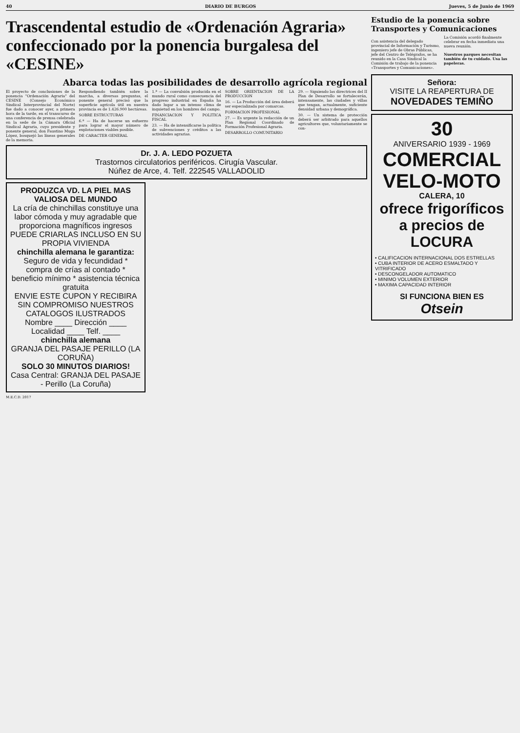40 DIARIO DE BURGOS Jueves, 5 de Junio de 1969
Trascendental estudio de «Ordenación Agraria» confeccionado por la ponencia burgalesa del «CESINE»
Abarca todas las posibilidades de desarrollo agrícola regional
El proyecto de conclusiones de la ponencia "Ordenación Agraria" del CESINE (Consejo Económico Sindical Interprovincial del Norte) fue dado a conocer ayer, a primera hora de la tarde, en el transcurso de una conferencia de prensa celebrada en la sede de la Cámara Oficial Sindical Agraria, cuyo presidente y ponente general, don Faustino Muga López, bosquejó las líneas generales de la memoria.
Respondiendo también sobre la marcha, a diversas preguntas, el ponente general precisó que la superficie agrícola útil en nuestra provincia es de 1.426.900 hectáreas.
SOBRE ESTRUCTURAS
6.ª — Ha de hacerse un esfuerzo para lograr el mayor número de explotaciones viables posible.
DE CARACTER GENERAL
1.ª — La convulsión producida en el mundo rural como consecuencia del progreso industrial en España ha dado lugar a un intenso clima de inquietud en los hombres del campo.
FINANCIACION Y POLITICA FISCAL
23. — Ha de intensificarse la política de subvenciones y créditos a las actividades agrarias.
SOBRE ORIENTACION DE LA PRODUCCION
16. — La Producción del área deberá ser especializada por comarcas.
FORMACION PROFESIONAL
27. — Es urgente la redacción de un Plan Regional Coordinado de Formación Profesional Agraria.
DESARROLLO COMUNITARIO
29. — Siguiendo las directrices del II Plan de Desarrollo se fortalecerán, intensamente, las ciudades y villas que tengan, actualmente, suficiente densidad urbana y demográfica.
30. — Un sistema de protección deberá ser arbitrado para aquellos agricultores que, voluntariamente se con-
Dr. J. A. LEDO POZUETA
Trastornos circulatorios periféricos. Cirugía Vascular.
Núñez de Arce, 4. Telf. 222545 VALLADOLID
PRODUZCA VD. LA PIEL MAS VALIOSA DEL MUNDO
La cría de chinchillas constituye una labor cómoda y muy agradable que proporciona magníficos ingresos
PUEDE CRIARLAS INCLUSO EN SU PROPIA VIVIENDA
chinchilla alemana le garantiza:
Seguro de vida y fecundidad * compra de crías al contado * beneficio mínimo * asistencia técnica gratuita
ENVIE ESTE CUPON Y RECIBIRA SIN COMPROMISO NUESTROS CATALOGOS ILUSTRADOS
Nombre ____ Dirección ____ Localidad ____ Telf. ____
chinchilla alemana
GRANJA DEL PASAJE PERILLO (LA CORUÑA)
SOLO 30 MINUTOS DIARIOS!
Casa Central: GRANJA DEL PASAJE - Perillo (La Coruña)
Estudio de la ponencia sobre Transportes y Comunicaciones
Con asistencia del delegado provincial de Información y Turismo, ingeniero jefe de Obras Públicas, jefe del Centro de Telégrafos, se ha reunido en la Casa Sindical la Comisión de trabajo de la ponencia «Transportes y Comunicaciones».
La Comisión acordó finalmente celebrar en fecha inmediata una nueva reunión.
Nuestros parques necesitan también de tu cuidado. Usa las papeleras.
Señora:
VISITE LA REAPERTURA DE
NOVEDADES TEMIÑO
30
ANIVERSARIO 1939 - 1969
COMERCIAL VELO-MOTO
CALERA, 10
ofrece frigoríficos a precios de LOCURA
• CALIFICACION INTERNACIONAL DOS ESTRELLAS
• CUBA INTERIOR DE ACERO ESMALTADO Y VITRIFICADO
• DESCONGELADOR AUTOMATICO
• MINIMO VOLUMEN EXTERIOR
• MAXIMA CAPACIDAD INTERIOR
SI FUNCIONA BIEN ES
Otsein
M.E.C.D. 2017